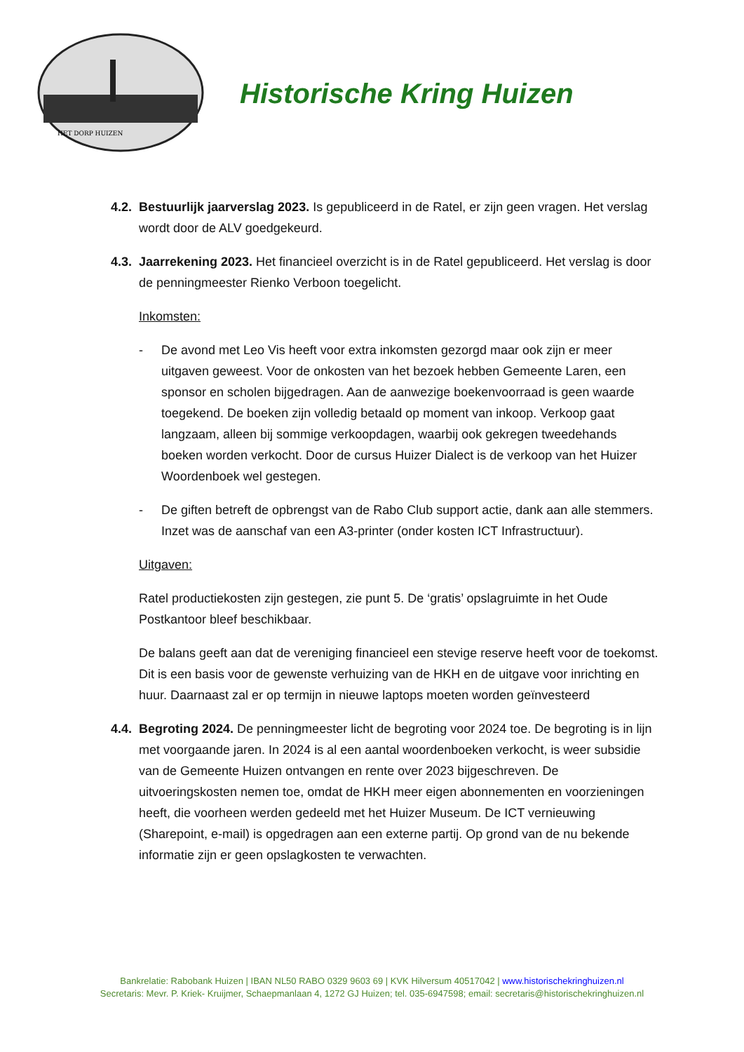HET DORP HUIZEN
Historische Kring Huizen
4.2.
Bestuurlijk jaarverslag 2023. Is gepubliceerd in de Ratel, er zijn geen vragen. Het verslag wordt door de ALV goedgekeurd.
4.3.
Jaarrekening 2023. Het financieel overzicht is in de Ratel gepubliceerd. Het verslag is door de penningmeester Rienko Verboon toegelicht.
Inkomsten:
- De avond met Leo Vis heeft voor extra inkomsten gezorgd maar ook zijn er meer uitgaven geweest. Voor de onkosten van het bezoek hebben Gemeente Laren, een sponsor en scholen bijgedragen. Aan de aanwezige boekenvoorraad is geen waarde toegekend. De boeken zijn volledig betaald op moment van inkoop. Verkoop gaat langzaam, alleen bij sommige verkoopdagen, waarbij ook gekregen tweedehands boeken worden verkocht. Door de cursus Huizer Dialect is de verkoop van het Huizer Woordenboek wel gestegen.
- De giften betreft de opbrengst van de Rabo Club support actie, dank aan alle stemmers. Inzet was de aanschaf van een A3-printer (onder kosten ICT Infrastructuur).
Uitgaven:
Ratel productiekosten zijn gestegen, zie punt 5. De ‘gratis’ opslagruimte in het Oude Postkantoor bleef beschikbaar.
De balans geeft aan dat de vereniging financieel een stevige reserve heeft voor de toekomst. Dit is een basis voor de gewenste verhuizing van de HKH en de uitgave voor inrichting en huur. Daarnaast zal er op termijn in nieuwe laptops moeten worden geïnvesteerd
4.4.
Begroting 2024. De penningmeester licht de begroting voor 2024 toe. De begroting is in lijn met voorgaande jaren. In 2024 is al een aantal woordenboeken verkocht, is weer subsidie van de Gemeente Huizen ontvangen en rente over 2023 bijgeschreven. De uitvoeringskosten nemen toe, omdat de HKH meer eigen abonnementen en voorzieningen heeft, die voorheen werden gedeeld met het Huizer Museum. De ICT vernieuwing (Sharepoint, e-mail) is opgedragen aan een externe partij. Op grond van de nu bekende informatie zijn er geen opslagkosten te verwachten.
Bankrelatie: Rabobank Huizen | IBAN NL50 RABO 0329 9603 69 | KVK Hilversum 40517042 | www.historischekringhuizen.nl
Secretaris: Mevr. P. Kriek- Kruijmer, Schaepmanlaan 4, 1272 GJ Huizen; tel. 035-6947598; email: secretaris@historischekringhuizen.nl